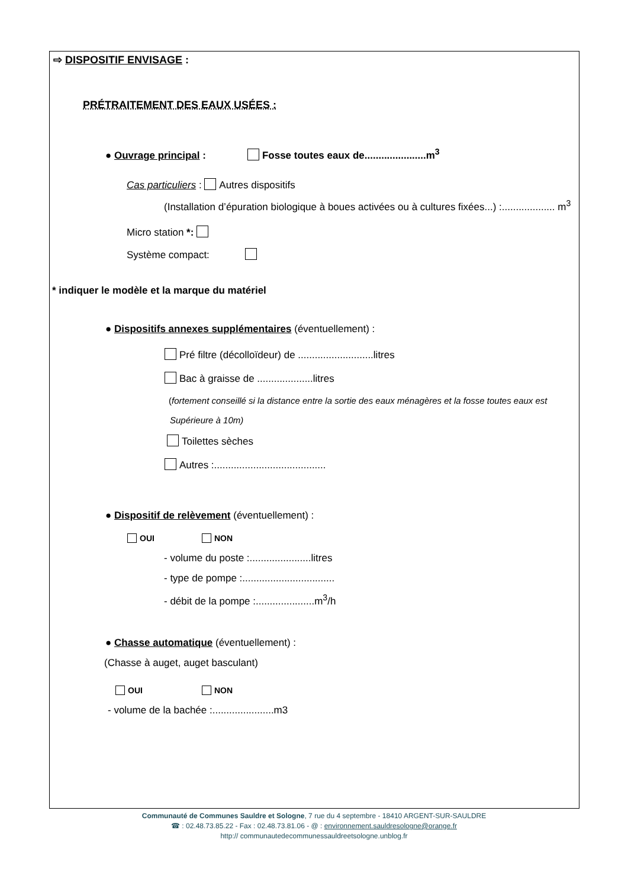⇨ DISPOSITIF ENVISAGE :
PRÉTRAITEMENT DES EAUX USÉES :
● Ouvrage principal : Fosse toutes eaux de......................m<sup>3</sup>
Cas particuliers : Autres dispositifs
(Installation d’épuration biologique à boues activées ou à cultures fixées...) :................... m<sup>3</sup>
Micro station *:
Système compact:
* indiquer le modèle et la marque du matériel
● Dispositifs annexes supplémentaires (éventuellement) :
Pré filtre (décolloïdeur) de ...........................litres
Bac à graisse de ....................litres
(fortement conseillé si la distance entre la sortie des eaux ménagères et la fosse toutes eaux est
Supérieure à 10m)
Toilettes sèches
Autres :........................................
● Dispositif de relèvement (éventuellement) :
OUI NON
- volume du poste :......................litres
- type de pompe :.................................
- débit de la pompe :.....................m<sup>3</sup>/h
● Chasse automatique (éventuellement) :
(Chasse à auget, auget basculant)
OUI NON
- volume de la bachée :......................m3
Communauté de Communes Sauldre et Sologne, 7 rue du 4 septembre - 18410 ARGENT-SUR-SAULDRE
☎ : 02.48.73.85.22 - Fax : 02.48.73.81.06 - @ : environnement.sauldresologne@orange.fr
http:// communautedecommunessauldreetsologne.unblog.fr